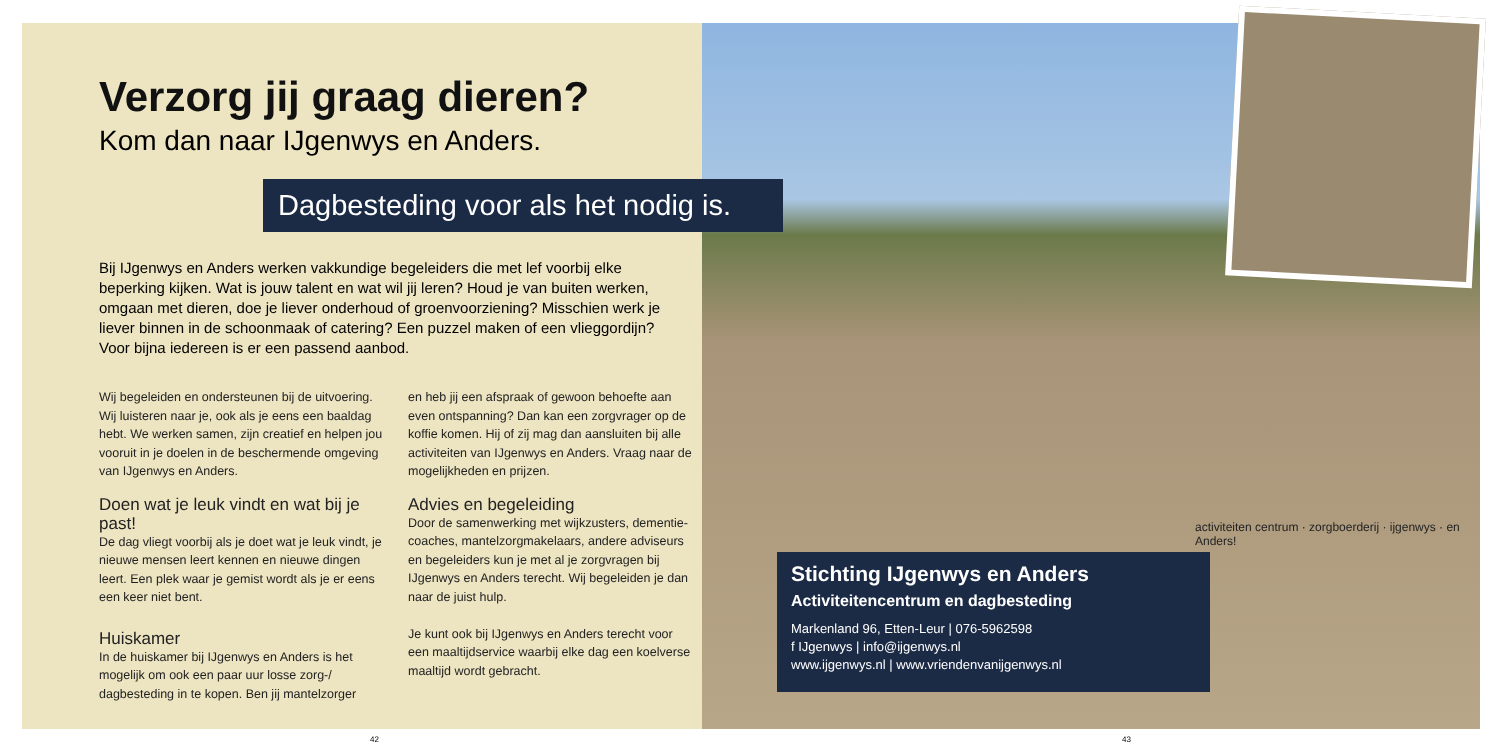Verzorg jij graag dieren?
Kom dan naar IJgenwys en Anders.
Dagbesteding voor als het nodig is.
Bij IJgenwys en Anders werken vakkundige begeleiders die met lef voorbij elke beperking kijken. Wat is jouw talent en wat wil jij leren? Houd je van buiten werken, omgaan met dieren, doe je liever onderhoud of groenvoorziening? Misschien werk je liever binnen in de schoonmaak of catering? Een puzzel maken of een vlieggordijn? Voor bijna iedereen is er een passend aanbod.
Wij begeleiden en ondersteunen bij de uitvoering. Wij luisteren naar je, ook als je eens een baaldag hebt. We werken samen, zijn creatief en helpen jou vooruit in je doelen in de beschermende omgeving van IJgenwys en Anders.
Doen wat je leuk vindt en wat bij je past!
De dag vliegt voorbij als je doet wat je leuk vindt, je nieuwe mensen leert kennen en nieuwe dingen leert. Een plek waar je gemist wordt als je er eens een keer niet bent.
Huiskamer
In de huiskamer bij IJgenwys en Anders is het mogelijk om ook een paar uur losse zorg-/ dagbesteding in te kopen. Ben jij mantelzorger
en heb jij een afspraak of gewoon behoefte aan even ontspanning? Dan kan een zorgvrager op de koffie komen. Hij of zij mag dan aansluiten bij alle activiteiten van IJgenwys en Anders. Vraag naar de mogelijkheden en prijzen.
Advies en begeleiding
Door de samenwerking met wijkzusters, dementie-coaches, mantelzorgmakelaars, andere adviseurs en begeleiders kun je met al je zorgvragen bij IJgenwys en Anders terecht. Wij begeleiden je dan naar de juist hulp.
Je kunt ook bij IJgenwys en Anders terecht voor een maaltijdservice waarbij elke dag een koelverse maaltijd wordt gebracht.
Stichting IJgenwys en Anders
Activiteitencentrum en dagbesteding
Markenland 96, Etten-Leur | 076-5962598
f IJgenwys | info@ijgenwys.nl
www.ijgenwys.nl | www.vriendenvanijgenwys.nl
activiteiten centrum · zorgboerderij · ijgenwys · en Anders!
42 43